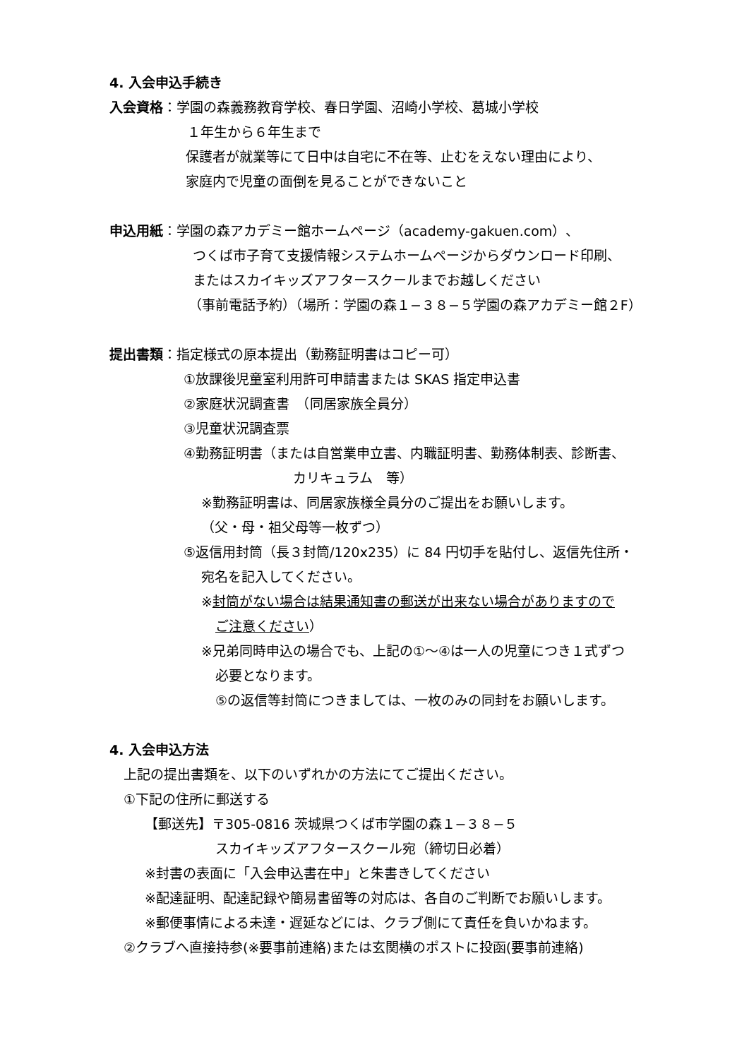4. 入会申込手続き
入会資格：学園の森義務教育学校、春日学園、沼崎小学校、葛城小学校
１年生から６年生まで
保護者が就業等にて日中は自宅に不在等、止むをえない理由により、
家庭内で児童の面倒を見ることができないこと
申込用紙：学園の森アカデミー館ホームページ（academy-gakuen.com）、
つくば市子育て支援情報システムホームページからダウンロード印刷、
またはスカイキッズアフタースクールまでお越しください
（事前電話予約）（場所：学園の森１−３８−５学園の森アカデミー館２F）
提出書類：指定様式の原本提出（勤務証明書はコピー可）
①放課後児童室利用許可申請書または SKAS 指定申込書
②家庭状況調査書　（同居家族全員分）
③児童状況調査票
④勤務証明書（または自営業申立書、内職証明書、勤務体制表、診断書、
カリキュラム　等）
※勤務証明書は、同居家族様全員分のご提出をお願いします。
（父・母・祖父母等一枚ずつ）
⑤返信用封筒（長３封筒/120x235）に 84 円切手を貼付し、返信先住所・
宛名を記入してください。
※封筒がない場合は結果通知書の郵送が出来ない場合がありますので
ご注意ください）
※兄弟同時申込の場合でも、上記の①〜④は一人の児童につき１式ずつ
必要となります。
⑤の返信等封筒につきましては、一枚のみの同封をお願いします。
4. 入会申込方法
上記の提出書類を、以下のいずれかの方法にてご提出ください。
①下記の住所に郵送する
【郵送先】〒305-0816 茨城県つくば市学園の森１−３８−５
スカイキッズアフタースクール宛（締切日必着）
※封書の表面に「入会申込書在中」と朱書きしてください
※配達証明、配達記録や簡易書留等の対応は、各自のご判断でお願いします。
※郵便事情による未達・遅延などには、クラブ側にて責任を負いかねます。
②クラブへ直接持参(※要事前連絡)または玄関横のポストに投函(要事前連絡)